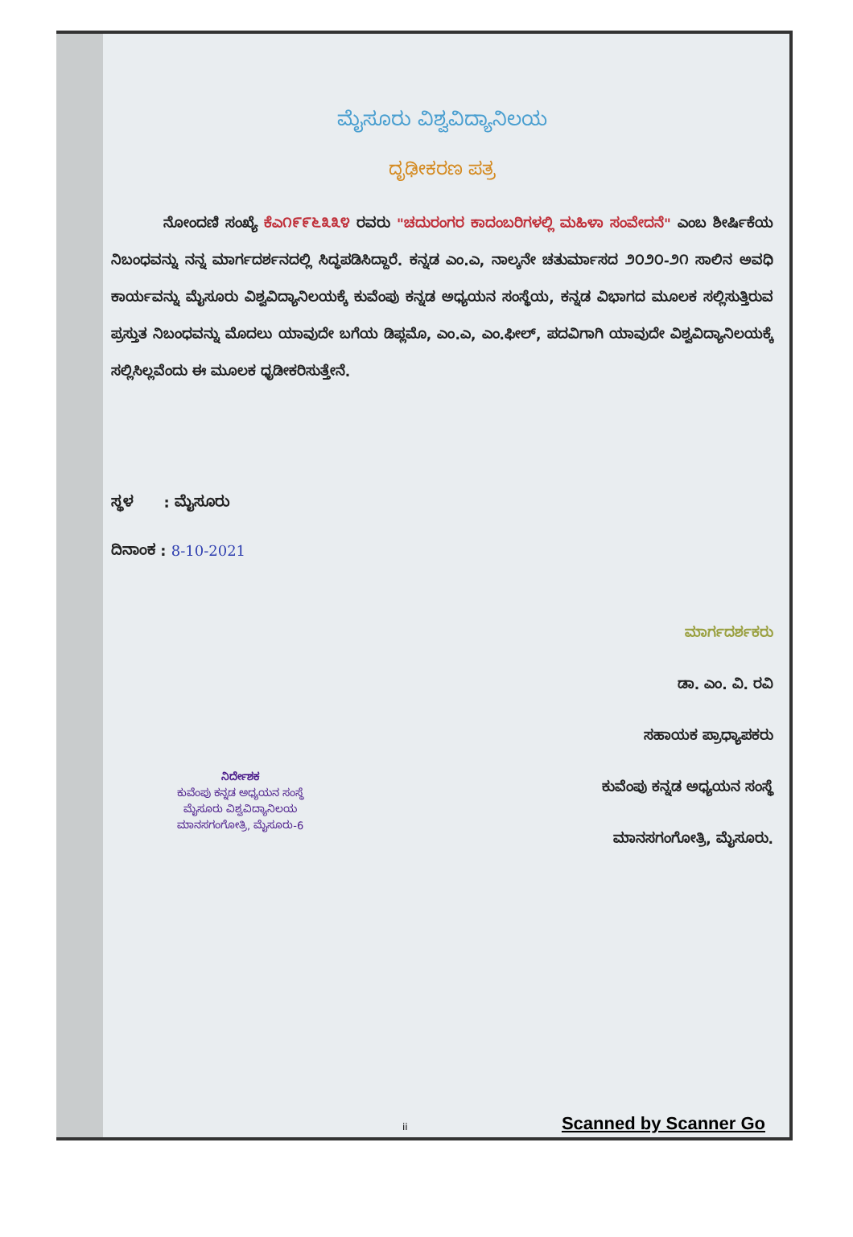ಮೈಸೂರು ವಿಶ್ವವಿದ್ಯಾನಿಲಯ
ದೃಢೀಕರಣ ಪತ್ರ
ನೋಂದಣಿ ಸಂಖ್ಯೆ ಕೆಎ೧೯೯೬೩೩೪ ರವರು "ಚದುರಂಗರ ಕಾದಂಬರಿಗಳಲ್ಲಿ ಮಹಿಳಾ ಸಂವೇದನೆ" ಎಂಬ ಶೀರ್ಷಿಕೆಯ ನಿಬಂಧವನ್ನು ನನ್ನ ಮಾರ್ಗದರ್ಶನದಲ್ಲಿ ಸಿದ್ಧಪಡಿಸಿದ್ದಾರೆ. ಕನ್ನಡ ಎಂ.ಎ, ನಾಲ್ಕನೇ ಚತುರ್ಮಾಸದ ೨೦೨೦-೨೧ ಸಾಲಿನ ಅವಧಿ ಕಾರ್ಯವನ್ನು ಮೈಸೂರು ವಿಶ್ವವಿದ್ಯಾನಿಲಯಕ್ಕೆ ಕುವೆಂಪು ಕನ್ನಡ ಅಧ್ಯಯನ ಸಂಸ್ಥೆಯ, ಕನ್ನಡ ವಿಭಾಗದ ಮೂಲಕ ಸಲ್ಲಿಸುತ್ತಿರುವ ಪ್ರಸ್ತುತ ನಿಬಂಧವನ್ನು ಮೊದಲು ಯಾವುದೇ ಬಗೆಯ ಡಿಪ್ಲಮೊ, ಎಂ.ಎ, ಎಂ.ಫೀಲ್, ಪದವಿಗಾಗಿ ಯಾವುದೇ ವಿಶ್ವವಿದ್ಯಾನಿಲಯಕ್ಕೆ ಸಲ್ಲಿಸಿಲ್ಲವೆಂದು ಈ ಮೂಲಕ ಧೃಡೀಕರಿಸುತ್ತೇನೆ.
ಸ್ಥಳ : ಮೈಸೂರು
ದಿನಾಂಕ : 8-10-2021
ಮಾರ್ಗದರ್ಶಕರು
ಡಾ. ಎಂ. ವಿ. ರವಿ
ಸಹಾಯಕ ಪ್ರಾಧ್ಯಾಪಕರು
ಕುವೆಂಪು ಕನ್ನಡ ಅಧ್ಯಯನ ಸಂಸ್ಥೆ
ಮಾನಸಗಂಗೋತ್ರಿ, ಮೈಸೂರು.
ನಿರ್ದೇಶಕ
ಕುವೆಂಪು ಕನ್ನಡ ಅಧ್ಯಯನ ಸಂಸ್ಥೆ
ಮೈಸೂರು ವಿಶ್ವವಿದ್ಯಾನಿಲಯ
ಮಾನಸಗಂಗೋತ್ರಿ, ಮೈಸೂರು-6
ii Scanned by Scanner Go